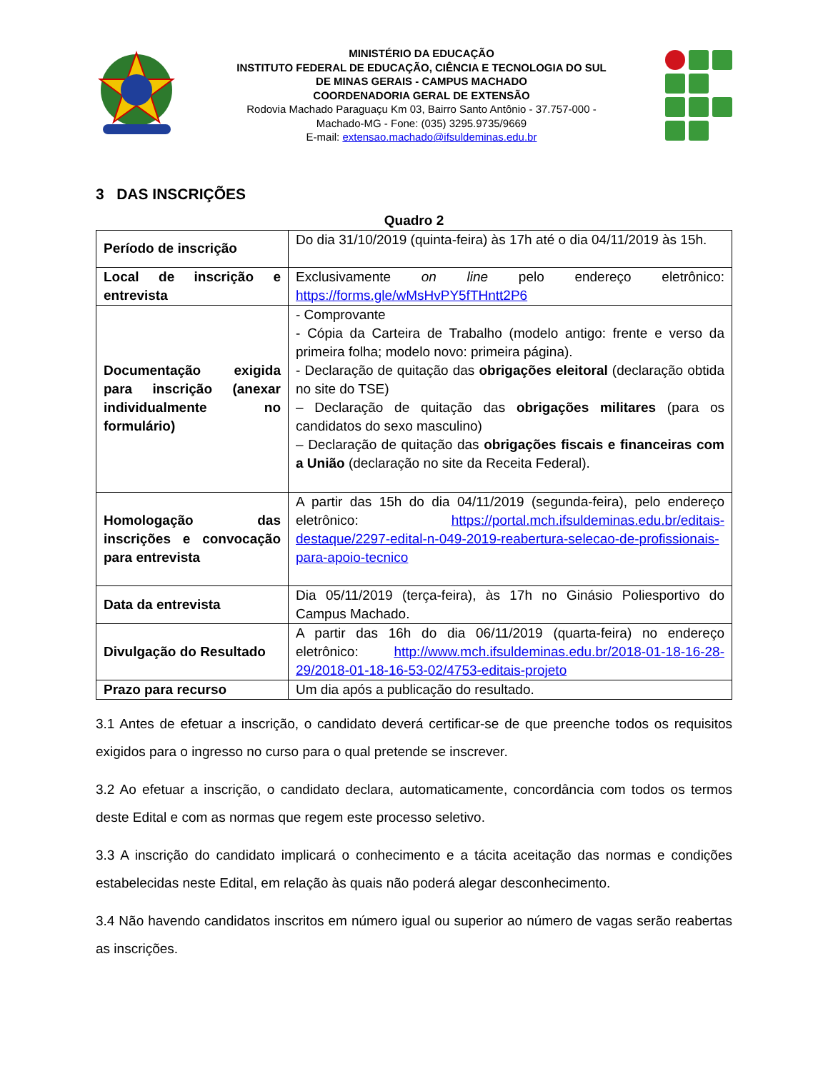MINISTÉRIO DA EDUCAÇÃO
INSTITUTO FEDERAL DE EDUCAÇÃO, CIÊNCIA E TECNOLOGIA DO SUL DE MINAS GERAIS - CAMPUS MACHADO
COORDENADORIA GERAL DE EXTENSÃO
Rodovia Machado Paraguaçu Km 03, Bairro Santo Antônio - 37.757-000 - Machado-MG - Fone: (035) 3295.9735/9669
E-mail: extensao.machado@ifsuldeminas.edu.br
3 DAS INSCRIÇÕES
Quadro 2
| Período de inscrição | Do dia 31/10/2019 (quinta-feira) às 17h até o dia 04/11/2019 às 15h. |
| Local de inscrição e entrevista | Exclusivamente on line pelo endereço eletrônico: https://forms.gle/wMsHvPY5fTHntt2P6 |
| Documentação exigida para inscrição (anexar individualmente no formulário) | - Comprovante - Cópia da Carteira de Trabalho (modelo antigo: frente e verso da primeira folha; modelo novo: primeira página). - Declaração de quitação das obrigações eleitoral (declaração obtida no site do TSE) – Declaração de quitação das obrigações militares (para os candidatos do sexo masculino) – Declaração de quitação das obrigações fiscais e financeiras com a União (declaração no site da Receita Federal). |
| Homologação das inscrições e convocação para entrevista | A partir das 15h do dia 04/11/2019 (segunda-feira), pelo endereço eletrônico: https://portal.mch.ifsuldeminas.edu.br/editais-destaque/2297-edital-n-049-2019-reabertura-selecao-de-profissionais-para-apoio-tecnico |
| Data da entrevista | Dia 05/11/2019 (terça-feira), às 17h no Ginásio Poliesportivo do Campus Machado. |
| Divulgação do Resultado | A partir das 16h do dia 06/11/2019 (quarta-feira) no endereço eletrônico: http://www.mch.ifsuldeminas.edu.br/2018-01-18-16-28-29/2018-01-18-16-53-02/4753-editais-projeto |
| Prazo para recurso | Um dia após a publicação do resultado. |
3.1 Antes de efetuar a inscrição, o candidato deverá certificar-se de que preenche todos os requisitos exigidos para o ingresso no curso para o qual pretende se inscrever.
3.2 Ao efetuar a inscrição, o candidato declara, automaticamente, concordância com todos os termos deste Edital e com as normas que regem este processo seletivo.
3.3 A inscrição do candidato implicará o conhecimento e a tácita aceitação das normas e condições estabelecidas neste Edital, em relação às quais não poderá alegar desconhecimento.
3.4 Não havendo candidatos inscritos em número igual ou superior ao número de vagas serão reabertas as inscrições.